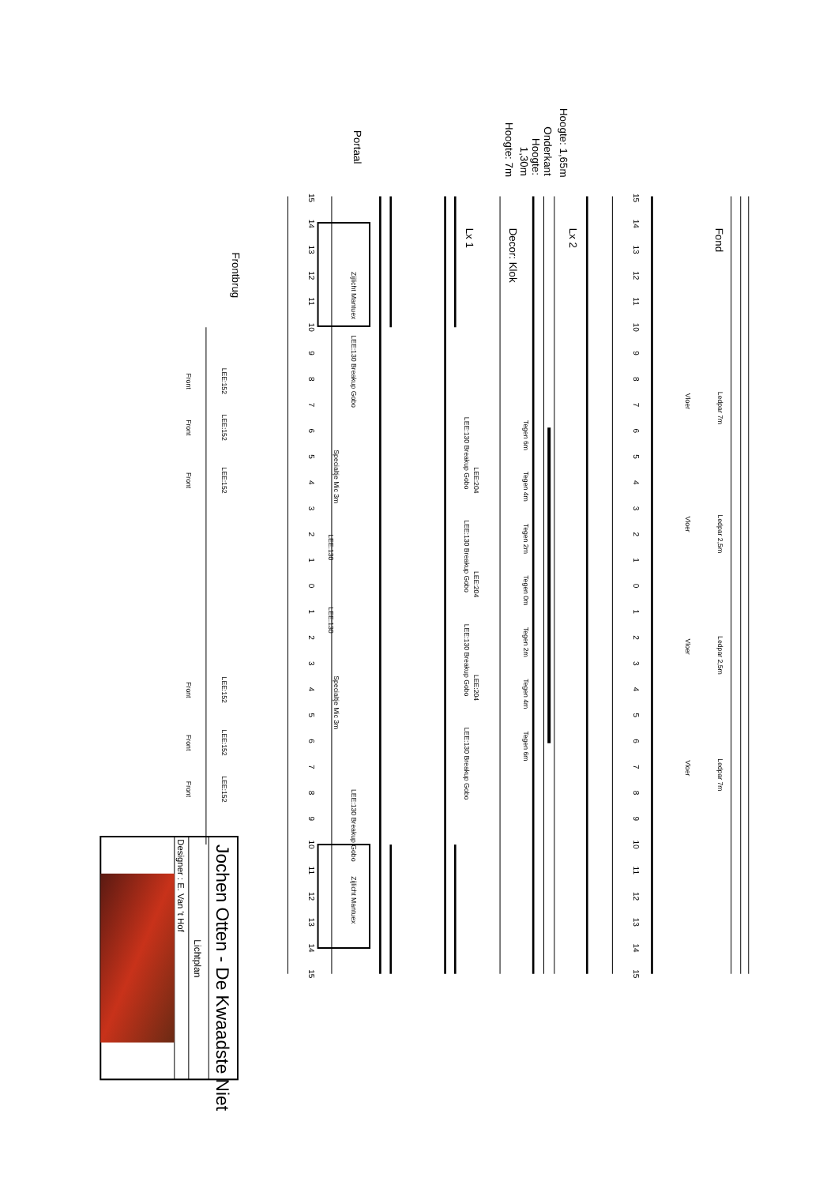15
14
13
12
11
10
9
8
7
6
5
4
3
2
1
0
1
2
3
4
5
6
7
8
9
10
11
12
13
14
15
15
14
13
12
11
10
9
8
7
6
5
4
3
2
1
0
1
2
3
4
5
6
7
8
9
10
11
12
13
14
15
Fond
Hoogte: 1,65m
Lx 2
Onderkant
Hoogte:
1,30m
Hoogte: 7m
Decor: Klok
Lx 1
Portaal
Frontbrug
Ledpar 7m
Vloer
Ledpar 2,5m
Vloer
Ledpar 2,5m
Vloer
Ledpar 7m
Vloer
Tegen 6m
LEE:130 Breakup Gobo
Tegen 4m
LEE:204
Tegen 2m
LEE:130 Breakup Gobo
Tegen 0m
LEE:204
Tegen 2m
LEE:130 Breakup Gobo
Tegen 4m
LEE:204
Tegen 6m
LEE:130 Breakup Gobo
Zijlicht Mantuex
LEE:130 Breakup Gobo
Specialtje Mic 3m
LEE:130
LEE:130
Specialtje Mic 3m
LEE:130 Breakup Gobo
Zijlicht Mantuex
LEE:152
Front
LEE:152
Front
LEE:152
Front
LEE:152
Front
LEE:152
Front
LEE:152
Front
Jochen Otten - De Kwaadste Niet
Lichtplan
Designer : E. Van 't Hof